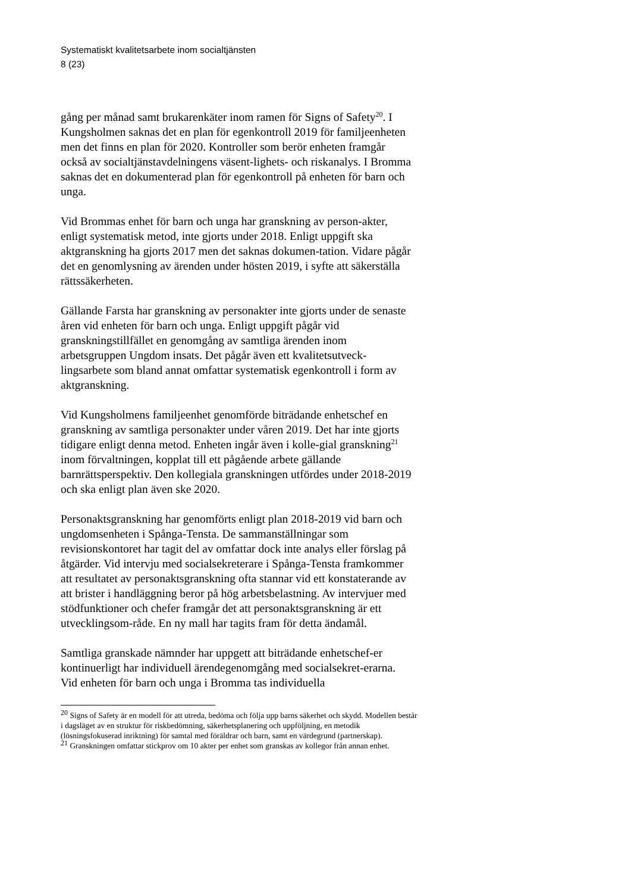Systematiskt kvalitetsarbete inom socialtjänsten
8 (23)
gång per månad samt brukarenkäter inom ramen för Signs of Safety<sup>20</sup>. I Kungsholmen saknas det en plan för egenkontroll 2019 för familjeenheten men det finns en plan för 2020. Kontroller som berör enheten framgår också av socialtjänstavdelningens väsent-lighets- och riskanalys. I Bromma saknas det en dokumenterad plan för egenkontroll på enheten för barn och unga.
Vid Brommas enhet för barn och unga har granskning av person-akter, enligt systematisk metod, inte gjorts under 2018. Enligt uppgift ska aktgranskning ha gjorts 2017 men det saknas dokumen-tation. Vidare pågår det en genomlysning av ärenden under hösten 2019, i syfte att säkerställa rättssäkerheten.
Gällande Farsta har granskning av personakter inte gjorts under de senaste åren vid enheten för barn och unga. Enligt uppgift pågår vid granskningstillfället en genomgång av samtliga ärenden inom arbetsgruppen Ungdom insats. Det pågår även ett kvalitetsutveck-lingsarbete som bland annat omfattar systematisk egenkontroll i form av aktgranskning.
Vid Kungsholmens familjeenhet genomförde biträdande enhetschef en granskning av samtliga personakter under våren 2019. Det har inte gjorts tidigare enligt denna metod. Enheten ingår även i kolle-gial granskning<sup>21</sup> inom förvaltningen, kopplat till ett pågående arbete gällande barnrättsperspektiv. Den kollegiala granskningen utfördes under 2018-2019 och ska enligt plan även ske 2020.
Personaktsgranskning har genomförts enligt plan 2018-2019 vid barn och ungdomsenheten i Spånga-Tensta. De sammanställningar som revisionskontoret har tagit del av omfattar dock inte analys eller förslag på åtgärder. Vid intervju med socialsekreterare i Spånga-Tensta framkommer att resultatet av personaktsgranskning ofta stannar vid ett konstaterande av att brister i handläggning beror på hög arbetsbelastning. Av intervjuer med stödfunktioner och chefer framgår det att personaktsgranskning är ett utvecklingsom-råde. En ny mall har tagits fram för detta ändamål.
Samtliga granskade nämnder har uppgett att biträdande enhetschef-er kontinuerligt har individuell ärendegenomgång med socialsekret-erarna. Vid enheten för barn och unga i Bromma tas individuella
<sup>20</sup> Signs of Safety är en modell för att utreda, bedöma och följa upp barns säkerhet och skydd. Modellen består i dagsläget av en struktur för riskbedömning, säkerhetsplanering och uppföljning, en metodik (lösningsfokuserad inriktning) för samtal med föräldrar och barn, samt en värdegrund (partnerskap).
<sup>21</sup> Granskningen omfattar stickprov om 10 akter per enhet som granskas av kollegor från annan enhet.